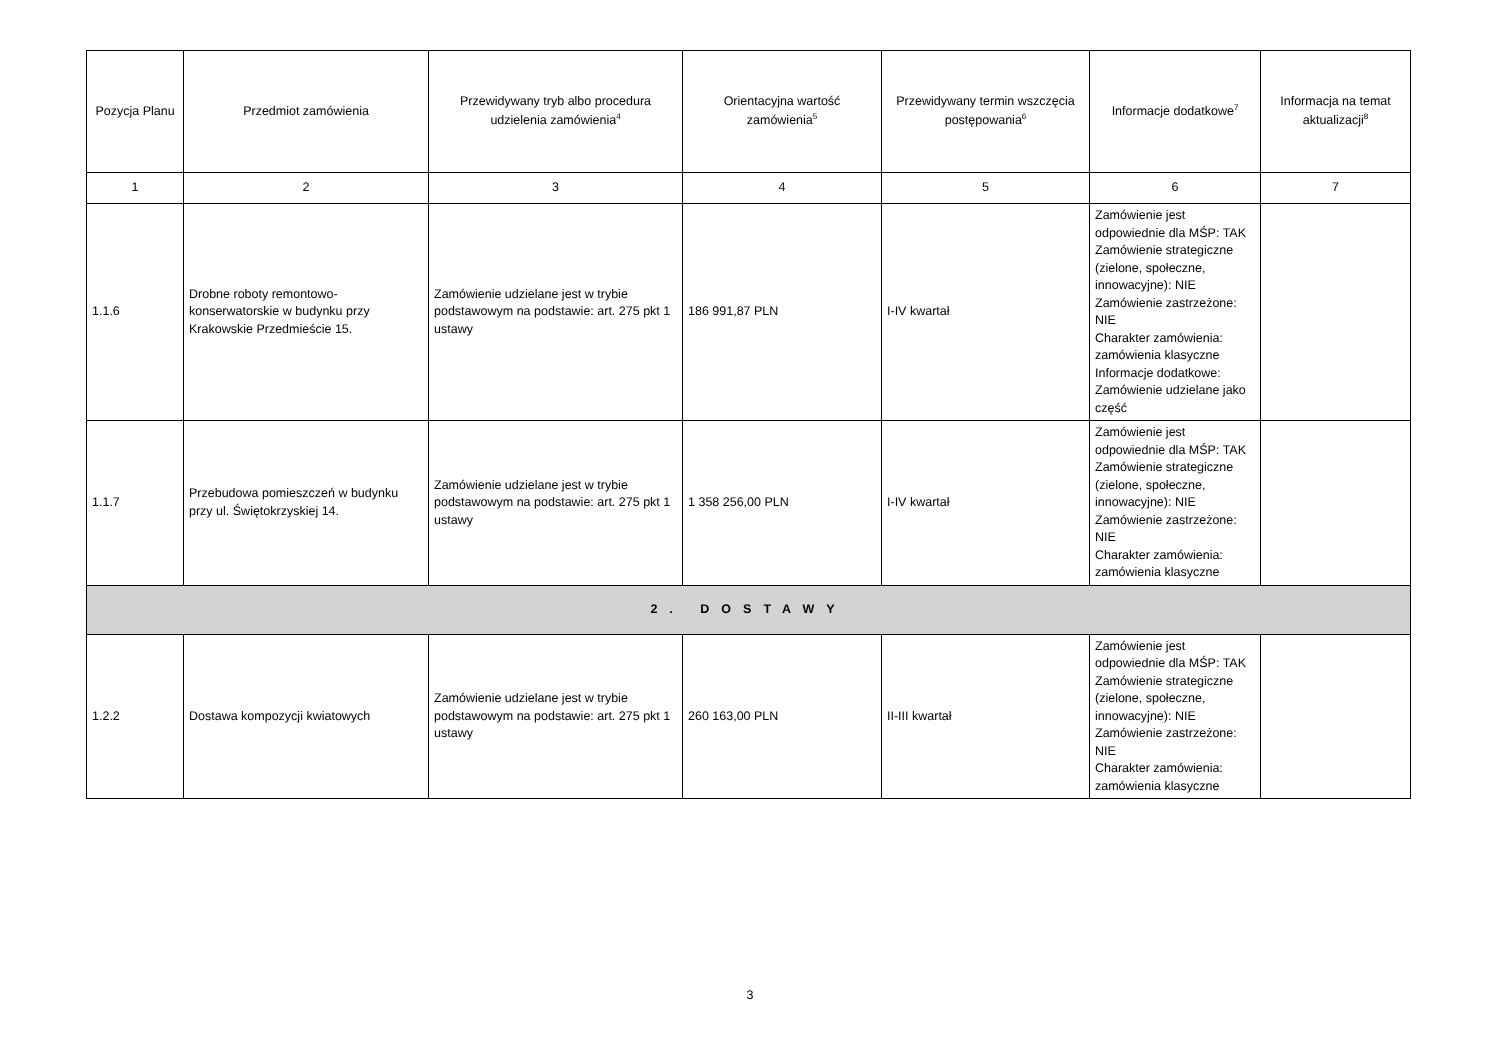| Pozycja Planu | Przedmiot zamówienia | Przewidywany tryb albo procedura udzielenia zamówienia<sup>4</sup> | Orientacyjna wartość zamówienia<sup>5</sup> | Przewidywany termin wszczęcia postępowania<sup>6</sup> | Informacje dodatkowe<sup>7</sup> | Informacja na temat aktualizacji<sup>8</sup> |
| --- | --- | --- | --- | --- | --- | --- |
| 1 | 2 | 3 | 4 | 5 | 6 | 7 |
| 1.1.6 | Drobne roboty remontowo-konserwatorskie w budynku przy Krakowskie Przedmieście 15. | Zamówienie udzielane jest w trybie podstawowym na podstawie: art. 275 pkt 1 ustawy | 186 991,87 PLN | I-IV kwartał | Zamówienie jest odpowiednie dla MŚP: TAK Zamówienie strategiczne (zielone, społeczne, innowacyjne): NIE Zamówienie zastrzeżone: NIE Charakter zamówienia: zamówienia klasyczne Informacje dodatkowe: Zamówienie udzielane jako część | |
| 1.1.7 | Przebudowa pomieszczeń w budynku przy ul. Świętokrzyskiej 14. | Zamówienie udzielane jest w trybie podstawowym na podstawie: art. 275 pkt 1 ustawy | 1 358 256,00 PLN | I-IV kwartał | Zamówienie jest odpowiednie dla MŚP: TAK Zamówienie strategiczne (zielone, społeczne, innowacyjne): NIE Zamówienie zastrzeżone: NIE Charakter zamówienia: zamówienia klasyczne | |
| 2. DOSTAWY | | | | | | |
| 1.2.2 | Dostawa kompozycji kwiatowych | Zamówienie udzielane jest w trybie podstawowym na podstawie: art. 275 pkt 1 ustawy | 260 163,00 PLN | II-III kwartał | Zamówienie jest odpowiednie dla MŚP: TAK Zamówienie strategiczne (zielone, społeczne, innowacyjne): NIE Zamówienie zastrzeżone: NIE Charakter zamówienia: zamówienia klasyczne | |
3